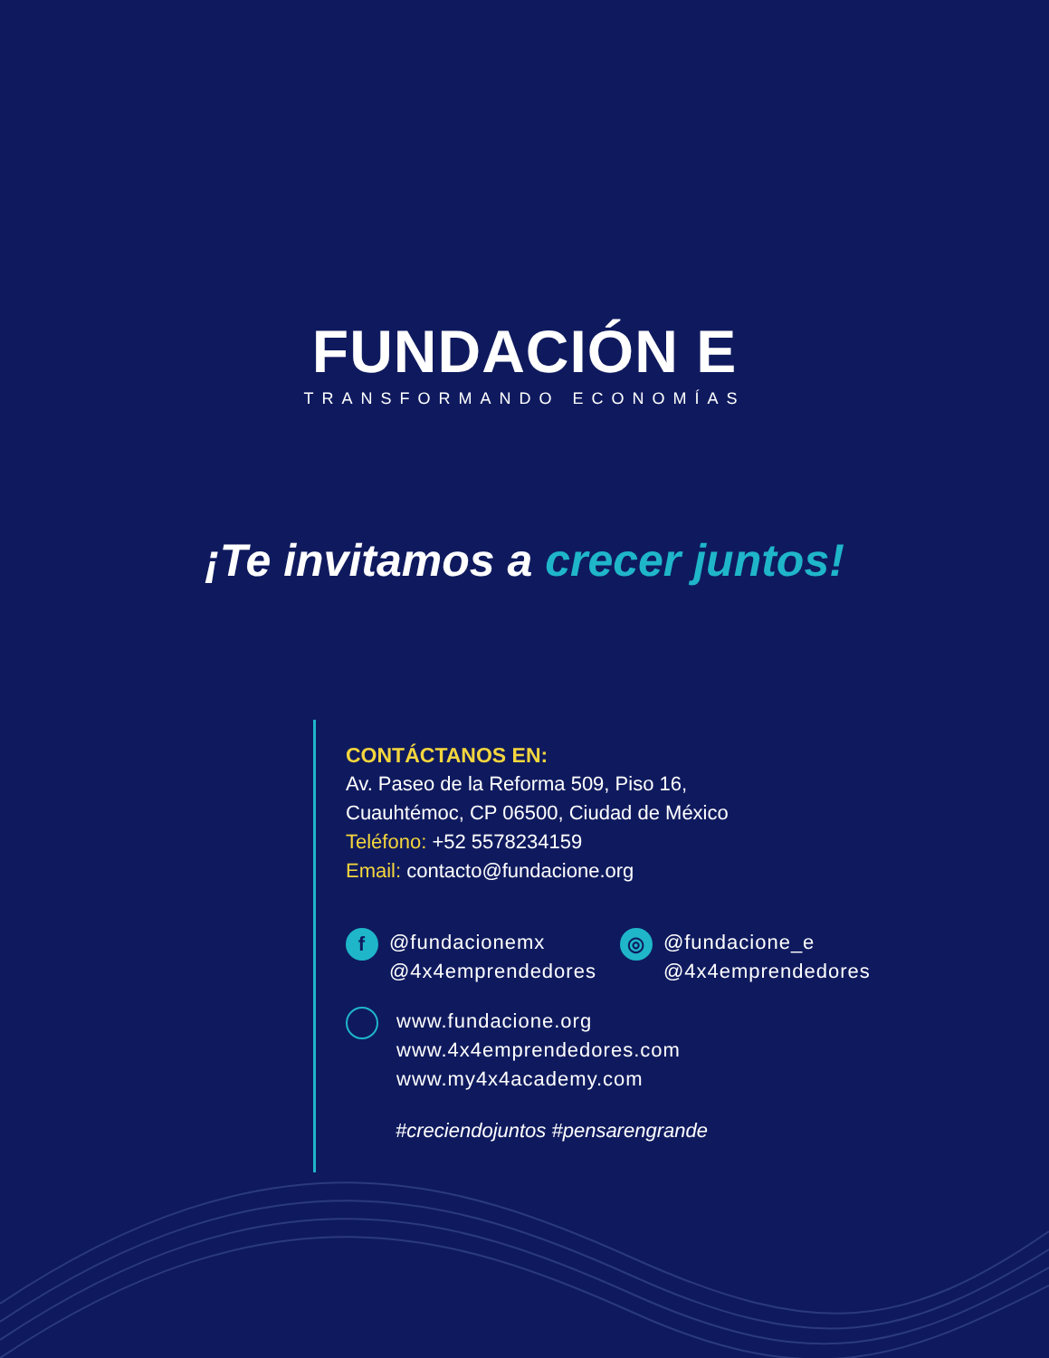FUNDACIÓN E
TRANSFORMANDO ECONOMÍAS
¡Te invitamos a crecer juntos!
CONTÁCTANOS EN:
Av. Paseo de la Reforma 509, Piso 16,
Cuauhtémoc, CP 06500, Ciudad de México
Teléfono: +52 5578234159
Email: contacto@fundacione.org
f @fundacionemx
@4x4emprendedores
◎ @fundacione_e
@4x4emprendedores
www.fundacione.org
www.4x4emprendedores.com
www.my4x4academy.com
#creciendojuntos #pensarengrande